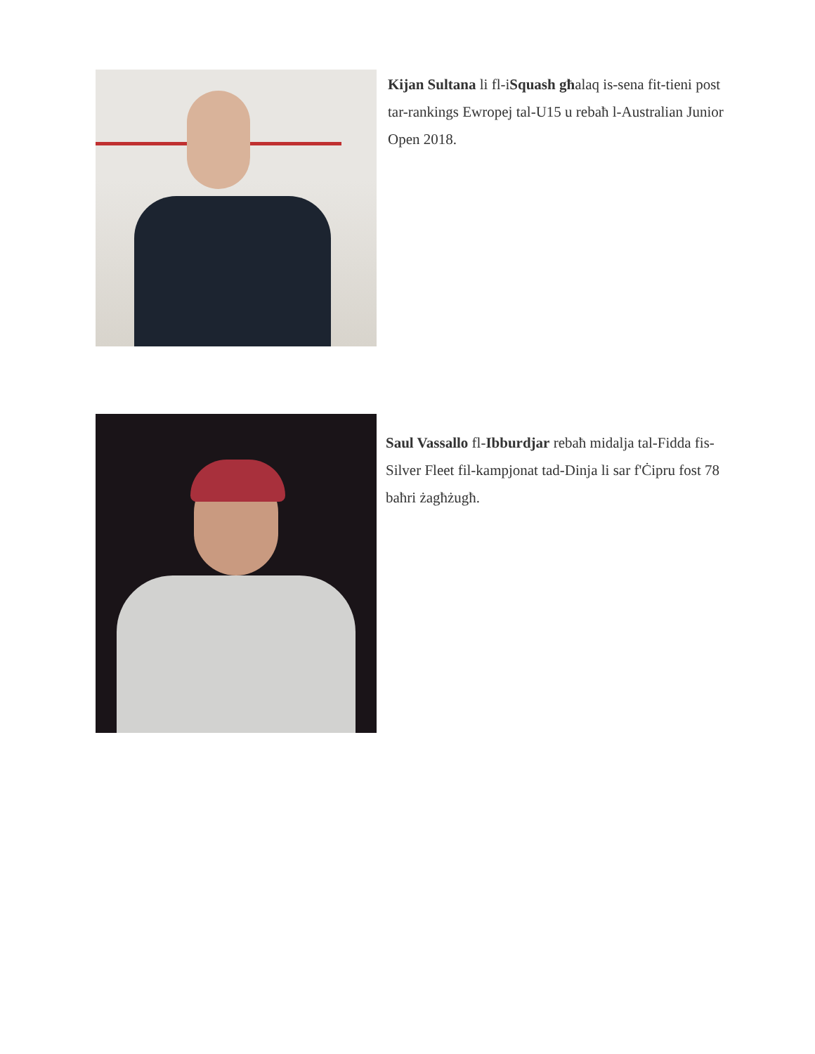Kijan Sultana li fl-iSquash għalaq is-sena fit-tieni post tar-rankings Ewropej tal-U15 u rebaħ l-Australian Junior Open 2018.
Saul Vassallo fl-Ibburdjar rebaħ midalja tal-Fidda fis-Silver Fleet fil-kampjonat tad-Dinja li sar f'Ċipru fost 78 baħri żagħżugħ.